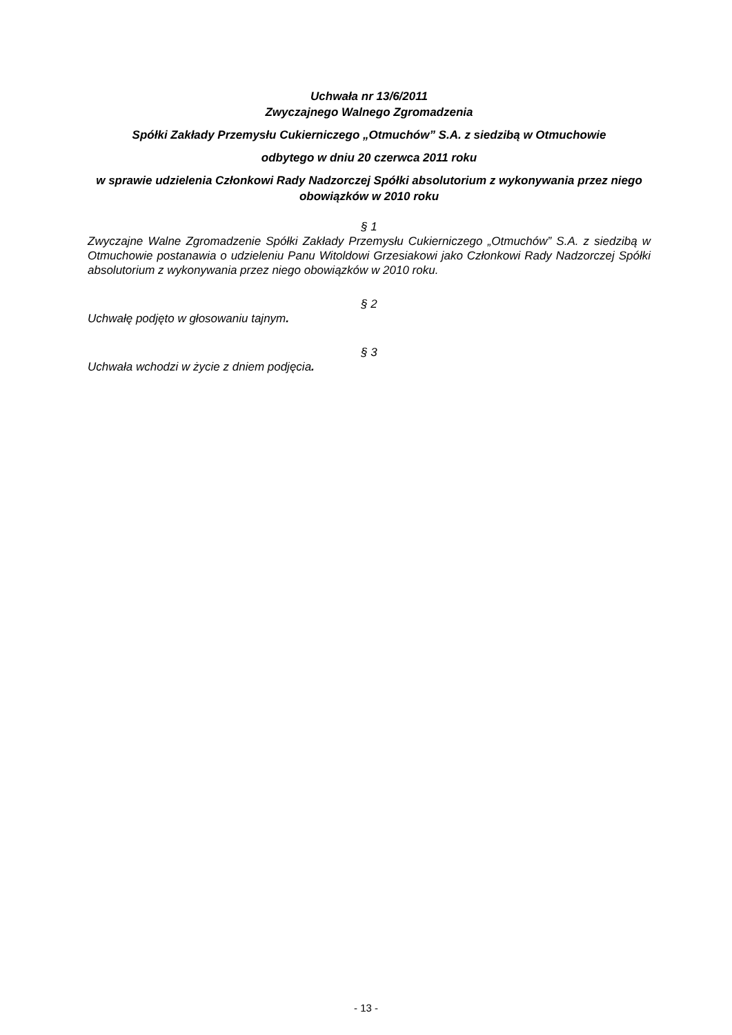Uchwała nr 13/6/2011
Zwyczajnego Walnego Zgromadzenia
Spółki Zakłady Przemysłu Cukierniczego „Otmuchów” S.A. z siedzibą w Otmuchowie
odbytego w dniu 20 czerwca 2011 roku
w sprawie udzielenia Członkowi Rady Nadzorczej Spółki absolutorium z wykonywania przez niego obowiązków w 2010 roku
§ 1
Zwyczajne Walne Zgromadzenie Spółki Zakłady Przemysłu Cukierniczego „Otmuchów” S.A. z siedzibą w Otmuchowie postanawia o udzieleniu Panu Witoldowi Grzesiakowi jako Członkowi Rady Nadzorczej Spółki absolutorium z wykonywania przez niego obowiązków w 2010 roku.
§ 2
Uchwałę podjęto w głosowaniu tajnym.
§ 3
Uchwała wchodzi w życie z dniem podjęcia.
- 13 -